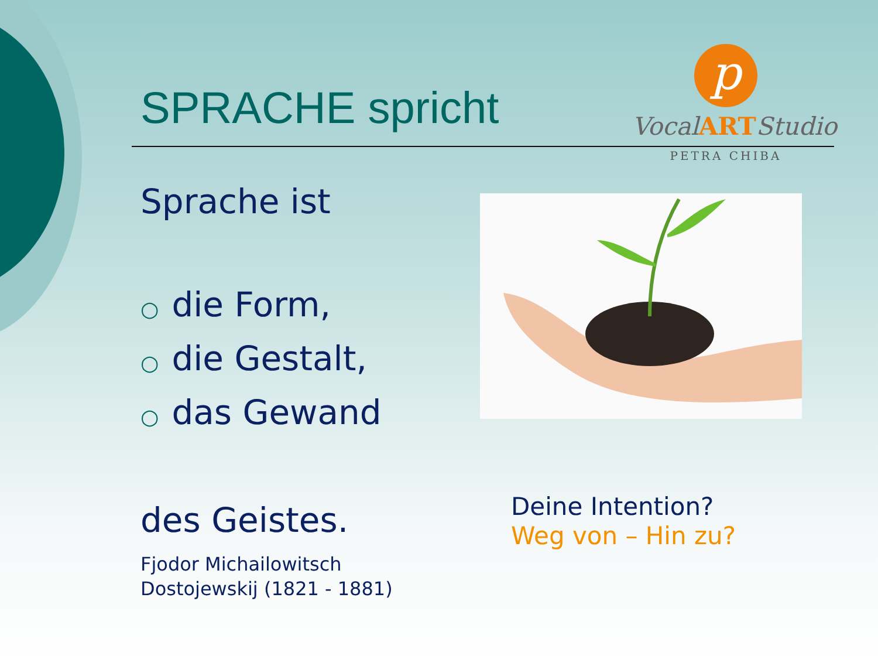SPRACHE spricht
p
VocalARTStudio
PETRA CHIBA
Sprache ist
○ die Form,
○ die Gestalt,
○ das Gewand
des Geistes.
Fjodor Michailowitsch
Dostojewskij (1821 - 1881)
Deine Intention?
Weg von – Hin zu?